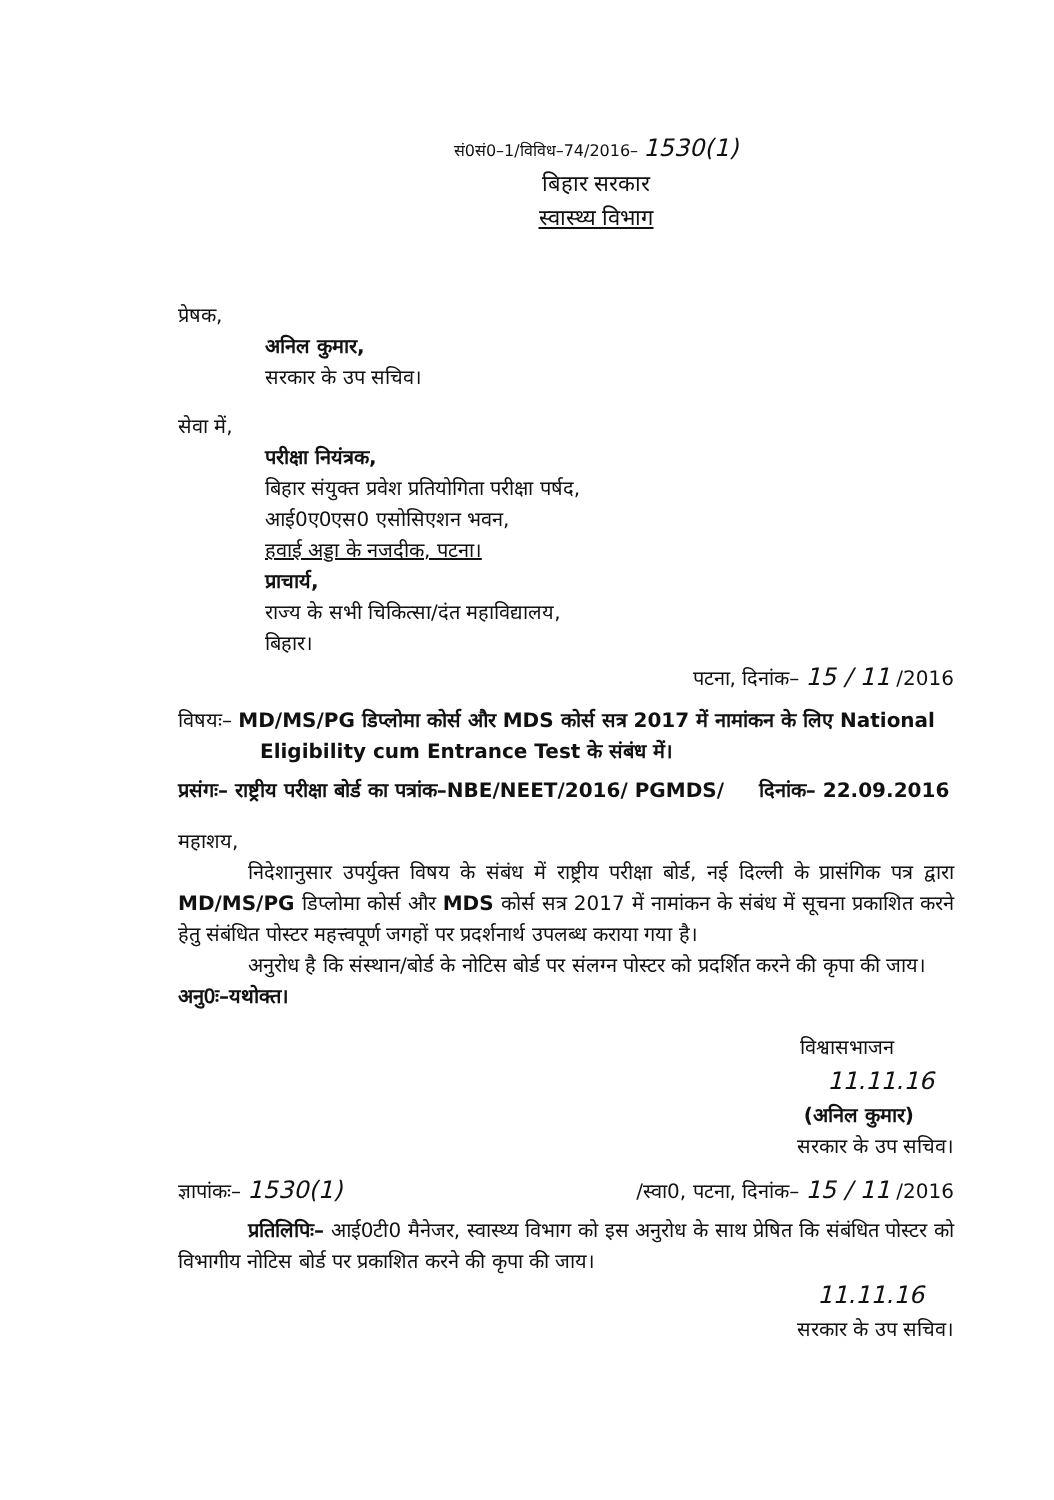सं0सं0–1/विविध–74/2016– 1530(1)
बिहार सरकार
स्वास्थ्य विभाग
प्रेषक,
अनिल कुमार,
सरकार के उप सचिव।
सेवा में,
परीक्षा नियंत्रक,
बिहार संयुक्त प्रवेश प्रतियोगिता परीक्षा पर्षद,
आई0ए0एस0 एसोसिएशन भवन,
हवाई अड्डा के नजदीक, पटना।
प्राचार्य,
राज्य के सभी चिकित्सा/दंत महाविद्यालय,
बिहार।
पटना, दिनांक– 15 / 11 /2016
विषयः– MD/MS/PG डिप्लोमा कोर्स और MDS कोर्स सत्र 2017 में नामांकन के लिए National Eligibility cum Entrance Test के संबंध में।
प्रसंगः– राष्ट्रीय परीक्षा बोर्ड का पत्रांक–NBE/NEET/2016/ PGMDS/ दिनांक– 22.09.2016
महाशय,
निदेशानुसार उपर्युक्त विषय के संबंध में राष्ट्रीय परीक्षा बोर्ड, नई दिल्ली के प्रासंगिक पत्र द्वारा MD/MS/PG डिप्लोमा कोर्स और MDS कोर्स सत्र 2017 में नामांकन के संबंध में सूचना प्रकाशित करने हेतु संबंधित पोस्टर महत्त्वपूर्ण जगहों पर प्रदर्शनार्थ उपलब्ध कराया गया है।
अनुरोध है कि संस्थान/बोर्ड के नोटिस बोर्ड पर संलग्न पोस्टर को प्रदर्शित करने की कृपा की जाय।
अनु0ः–यथोक्त।
विश्वासभाजन
11.11.16
(अनिल कुमार)
सरकार के उप सचिव।
ज्ञापांकः– 1530(1) /स्वा0, पटना, दिनांक– 15 / 11 /2016
प्रतिलिपिः– आई0टी0 मैनेजर, स्वास्थ्य विभाग को इस अनुरोध के साथ प्रेषित कि संबंधित पोस्टर को विभागीय नोटिस बोर्ड पर प्रकाशित करने की कृपा की जाय।
11.11.16
सरकार के उप सचिव।